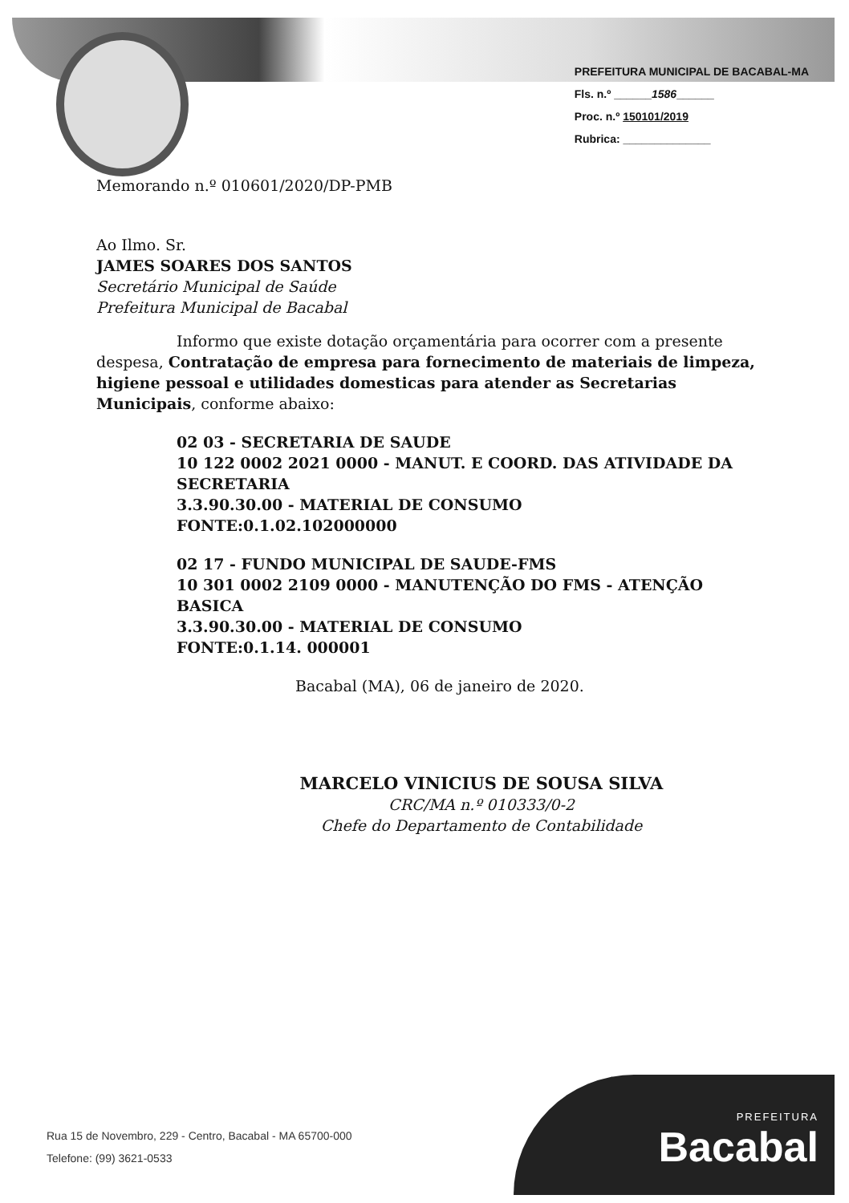PREFEITURA MUNICIPAL DE BACABAL-MA
Fls. n.º ______1586______
Proc. n.º 150101/2019
Rubrica: ______________
Memorando n.º 010601/2020/DP-PMB
Ao Ilmo. Sr.
JAMES SOARES DOS SANTOS
Secretário Municipal de Saúde
Prefeitura Municipal de Bacabal
Informo que existe dotação orçamentária para ocorrer com a presente despesa, Contratação de empresa para fornecimento de materiais de limpeza, higiene pessoal e utilidades domesticas para atender as Secretarias Municipais, conforme abaixo:
02 03 - SECRETARIA DE SAUDE
10 122 0002 2021 0000 - MANUT. E COORD. DAS ATIVIDADE DA SECRETARIA
3.3.90.30.00 - MATERIAL DE CONSUMO
FONTE:0.1.02.102000000
02 17 - FUNDO MUNICIPAL DE SAUDE-FMS
10 301 0002 2109 0000 - MANUTENÇÃO DO FMS - ATENÇÃO BASICA
3.3.90.30.00 - MATERIAL DE CONSUMO
FONTE:0.1.14. 000001
Bacabal (MA), 06 de janeiro de 2020.
MARCELO VINICIUS DE SOUSA SILVA
CRC/MA n.º 010333/0-2
Chefe do Departamento de Contabilidade
Rua 15 de Novembro, 229 - Centro, Bacabal - MA 65700-000
Telefone: (99) 3621-0533
PREFEITURA
Bacabal